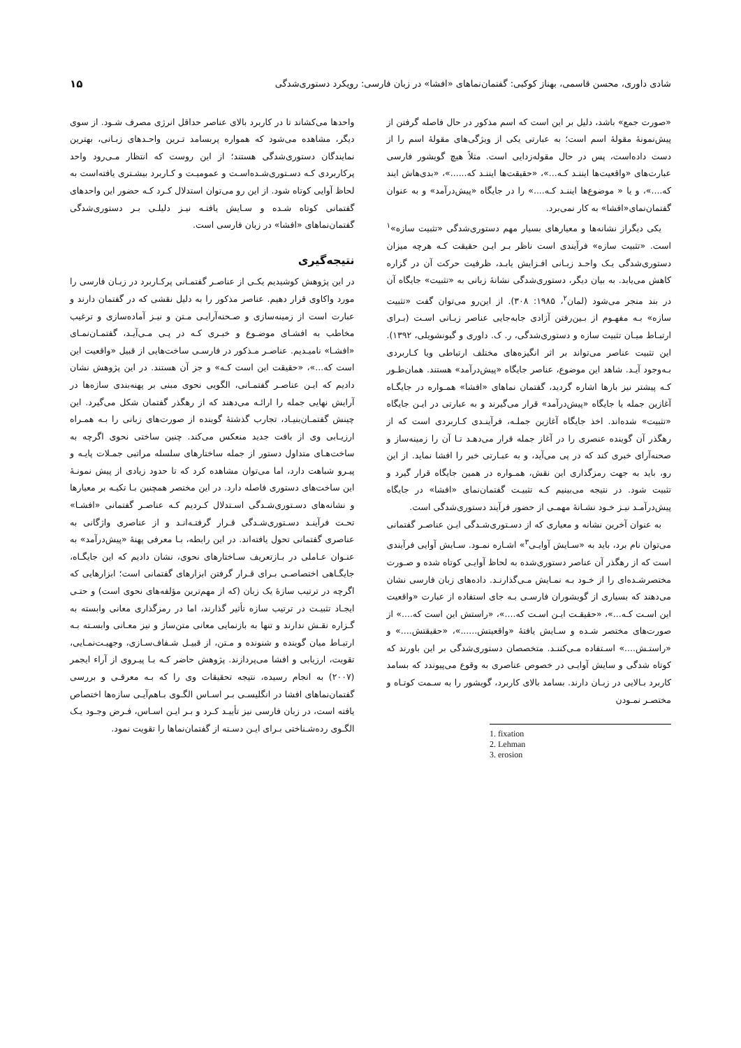شادی داوری، محسن قاسمی، بهناز کوکبی: گفتمان‌نماهای «افشا» در زبان فارسی: رویکرد دستوری‌شدگی ۱۵
«صورت جمع» باشد، دلیل بر این است که اسم مذکور در حال فاصله گرفتن از پیش‌نمونهٔ مقولهٔ اسم است؛ به عبارتی یکی از ویژگی‌های مقولهٔ اسم را از دست داده‌است، پس در حال مقوله‌زدایی است. مثلاً هیچ گویشور فارسی عبارت‌های «واقعیت‌ها ایننـد کـه...»، «حقیقت‌ها ایننـد که......»، «بدی‌هاش ایند که....»، و یا « موضوع‌ها ایننـد کـه....» را در جایگاه «پیش‌درآمد» و به عنوان گفتمان‌نمای«افشا» به کار نمی‌برد.
یکی دیگراز نشانه‌ها و معیارهای بسیار مهم دستوری‌شدگی «تثبیت سازه»<sup>۱</sup> است. «تثبیت سازه» فرآیندی است ناظر بـر ایـن حقیقت کـه هرچه میزان دستوری‌شدگی یـک واحـد زبـانی افـزایش یابـد، ظرفیت حرکت آن در گزاره کاهش می‌یابد. به بیان دیگر، دستوری‌شدگی نشانهٔ زبانی به «تثبیت» جایگاه آن در بند منجر می‌شود (لمان<sup>۲</sup>، ۱۹۸۵: ۳۰۸). از این‌رو می‌توان گفت «تثبیت سازه» بـه مفهـوم از بـین‌رفتن آزادی جابه‌جایی عناصر زبـانی اسـت (بـرای ارتبـاط میـان تثبیت سازه و دستوری‌شدگی، ر. ک. داوری و گیونشویلی، ۱۳۹۲). این تثبیت عناصر می‌تواند بر اثر انگیزه‌های مختلف ارتباطی ویا کـاربردی بـه‌وجود آیـد. شاهد این موضوع، عناصر جایگاه «پیش‌درآمد» هستند. همان‌طـور کـه پیشتر نیز بارها اشاره گردید، گفتمان نماهای «افشا» همـواره در جایگـاه آغازین جمله یا جایگاه «پیش‌درآمد» قرار می‌گیرند و به عبارتی در ایـن جایگاه «تثبیت» شده‌اند. اخذ جایگاه آغازین جملـه، فرآینـدی کـاربردی است که از رهگذر آن گوینده عنصری را در آغاز جمله قرار می‌دهـد تـا آن را زمینه‌ساز و صحنه‌آرای خبری کند که در پی می‌آید، و به عبـارتی خبر را افشا نماید. از این رو، باید به جهت رمزگذاری این نقش، همـواره در همین جایگاه قرار گیرد و تثبیت شود. در نتیجه می‌بینیم کـه تثبیـت گفتمان‌نمای «افشا» در جایگاه پیش‌درآمـد نیـز خـود نشـانهٔ مهمـی از حضور فرآیند دستوری‌شدگی است.
به عنوان آخرین نشانه و معیاری که از دسـتوری‌شـدگی ایـن عناصـر گفتمانی می‌توان نام برد، باید به «سـایش آوایـی<sup>۳</sup>» اشـاره نمـود. سـایش آوایی فرآیندی است که از رهگذر آن عناصر دستوری‌شده به لحاظ آوایـی کوتاه شده و صـورت مختصرشـده‌ای را از خـود بـه نمـایش مـی‌گذارنـد. داده‌های زبان فارسی نشان می‌دهند که بسیاری از گویشوران فارسـی بـه جای استفاده از عبارت «واقعیت این اسـت کـه...»، «حقیقـت ایـن اسـت که....»، «راستش این است که....» از صورت‌های مختصر شـده و سـایش یافتهٔ «واقعیتش......»، «حقیقتش....» و «راستـش....» اسـتفاده مـی‌کننـد. متخصصان دستوری‌شدگی بر این باورند که کوتاه شدگی و سایش آوایـی در خصوص عناصری به وقوع می‌پیوندد که بسامد کاربرد بـالایی در زبـان دارند. بسامد بالای کاربرد، گویشور را به سـمت کوتـاه و مختصـر نمـودن
1. fixation
2. Lehman
3. erosion
واحدها می‌کشاند تا در کاربرد بالای عناصر حداقل انرژی مصرف شـود. از سوی دیگر، مشاهده می‌شود که همواره پربسامد تـرین واحـدهای زبـانی، بهترین نمایندگان دستوری‌شدگی هستند؛ از این روست که انتظار مـی‌رود واحد پرکاربردی کـه دسـتوری‌شـده‌اسـت و عمومیـت و کـاربرد بیشـتری یافته‌است به لحاظ آوایی کوتاه شود. از این رو می‌توان استدلال کـرد کـه حضور این واحدهای گفتمانی کوتاه شـده و سـایش یافتـه نیـز دلیلـی بـر دستوری‌شدگی گفتمان‌نماهای «افشا» در زبان فارسی است.
نتیجه‌گیری
در این پژوهش کوشیدیم یکـی از عناصـر گفتمـانی پرکـاربرد در زبـان فارسی را مورد واکاوی قرار دهیم. عناصر مذکور را به دلیل نقشی که در گفتمان دارند و عبارت است از زمینه‌سازی و صـحنه‌آرایـی مـتن و نیـز آماده‌سازی و ترغیب مخاطب به افشـای موضـوع و خبـری کـه در پـی مـی‌آیـد، گفتمـان‌نمـای «افشـا» نامیـدیم. عناصـر مـذکور در فارسـی ساخت‌هایی از قبیل «واقعیت این است که...»، «حقیقت این است کـه» و جز آن هستند. در این پژوهش نشان دادیم که ایـن عناصـر گفتمـانی، الگویی نحوی مبنی بر پهنه‌بندی سازه‌ها در آرایش نهایی جمله را ارائـه می‌دهند که از رهگذر گفتمان شکل می‌گیرد. این چینش گفتمـان‌بنیـاد، تجارب گذشتهٔ گوینده از صورت‌های زبانی را بـه همـراه ارزیـابی وی از بافت جدید منعکس می‌کند. چنین ساختی نحوی اگرچه به ساخت‌هـای متداول دستور از جمله ساختارهای سلسله مراتبی جمـلات پایـه و پیـرو شباهت دارد، اما می‌توان مشاهده کرد که تا حدود زیادی از پیش نمونـهٔ این ساخت‌های دستوری فاصله دارد. در این مختصر همچنین بـا تکیـه بر معیارها و نشانه‌های دسـتوری‌شـدگی اسـتدلال کـردیم کـه عناصـر گفتمانی «افشـا» تحـت فرآینـد دسـتوری‌شـدگی قـرار گرفتـه‌انـد و از عناصری واژگانی به عناصری گفتمانی تحول یافته‌اند. در این رابطه، بـا معرفی پهنهٔ «پیش‌درآمد» به عنـوان عـاملی در بـازتعریف سـاختارهای نحوی، نشان دادیم که این جایگـاه، جایگـاهی اختصاصـی بـرای قـرار گرفتن ابزارهای گفتمانی است؛ ابزارهایی که اگرچه در ترتیب سازهٔ یک زبان (که از مهم‌ترین مؤلفه‌های نحوی است) و حتـی ایجـاد تثبیـت در ترتیب سازه تأثیر گذارند، اما در رمزگذاری معانی وابسته به گـزاره نقـش ندارند و تنها به بازنمایی معانی متن‌ساز و نیز معـانی وابسـته بـه ارتبـاط میان گوینده و شنونده و مـتن، از قبیـل شـفاف‌سـازی، وجهیـت‌نمـایی، تقویت، ارزیابی و افشا می‌پردازند. پژوهش حاضر کـه بـا پیـروی از آراء ایجمر (۲۰۰۷) به انجام رسیده، نتیجه تحقیقات وی را که بـه معرفـی و بررسی گفتمان‌نماهای افشا در انگلیسـی بـر اسـاس الگـوی بـاهم‌آیـی سازه‌ها اختصاص یافته است، در زبان فارسی نیز تأییـد کـرد و بـر ایـن اسـاس، فـرض وجـود یـک الگـوی رده‌شـناختی بـرای ایـن دسـته از گفتمان‌نماها را تقویت نمود.